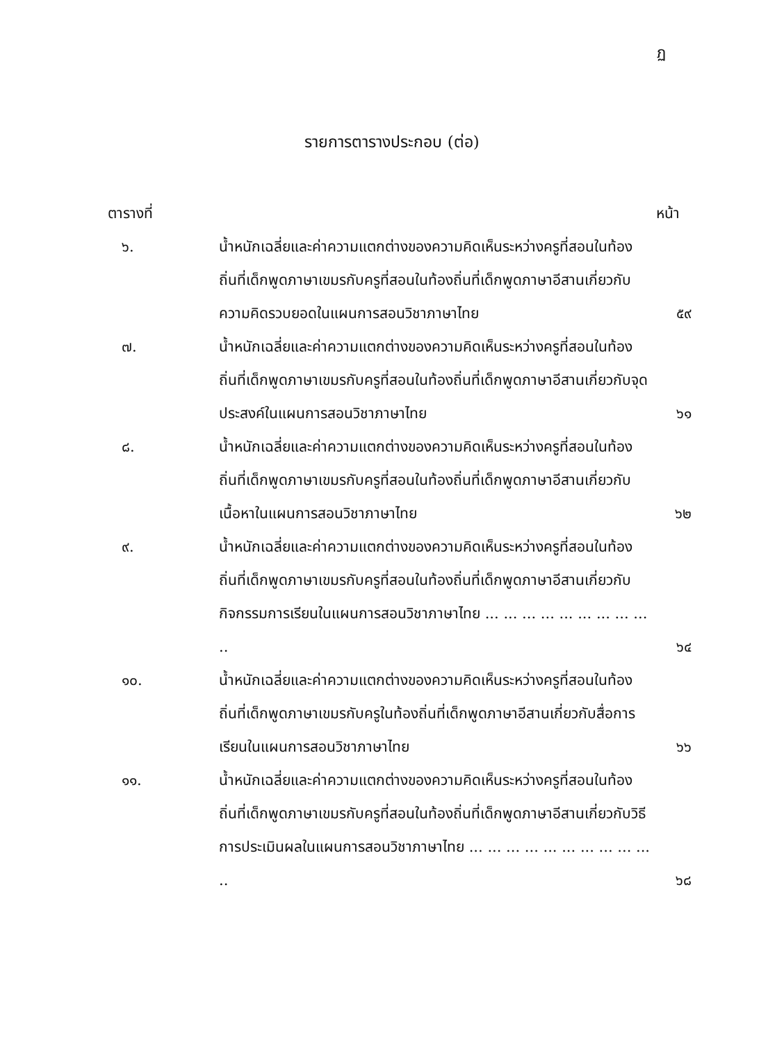ฏ
รายการตารางประกอบ (ต่อ)
ตารางที่ หน้า
| ๖. | น้ำหนักเฉลี่ยและค่าความแตกต่างของความคิดเห็นระหว่างครูที่สอนในท้องถิ่นที่เด็กพูดภาษาเขมรกับครูที่สอนในท้องถิ่นที่เด็กพูดภาษาอีสานเกี่ยวกับ ความคิดรวบยอดในแผนการสอนวิชาภาษาไทย | ๕๙ |
| ๗. | น้ำหนักเฉลี่ยและค่าความแตกต่างของความคิดเห็นระหว่างครูที่สอนในท้องถิ่นที่เด็กพูดภาษาเขมรกับครูที่สอนในท้องถิ่นที่เด็กพูดภาษาอีสานเกี่ยวกับจุดประสงค์ในแผนการสอนวิชาภาษาไทย | ๖๑ |
| ๘. | น้ำหนักเฉลี่ยและค่าความแตกต่างของความคิดเห็นระหว่างครูที่สอนในท้องถิ่นที่เด็กพูดภาษาเขมรกับครูที่สอนในท้องถิ่นที่เด็กพูดภาษาอีสานเกี่ยวกับเนื้อหาในแผนการสอนวิชาภาษาไทย | ๖๒ |
| ๙. | น้ำหนักเฉลี่ยและค่าความแตกต่างของความคิดเห็นระหว่างครูที่สอนในท้องถิ่นที่เด็กพูดภาษาเขมรกับครูที่สอนในท้องถิ่นที่เด็กพูดภาษาอีสานเกี่ยวกับกิจกรรมการเรียนในแผนการสอนวิชาภาษาไทย ... ... ... ... ... ... ... ... ... .. | ๖๔ |
| ๑๐. | น้ำหนักเฉลี่ยและค่าความแตกต่างของความคิดเห็นระหว่างครูที่สอนในท้องถิ่นที่เด็กพูดภาษาเขมรกับครูในท้องถิ่นที่เด็กพูดภาษาอีสานเกี่ยวกับสื่อการเรียนในแผนการสอนวิชาภาษาไทย | ๖๖ |
| ๑๑. | น้ำหนักเฉลี่ยและค่าความแตกต่างของความคิดเห็นระหว่างครูที่สอนในท้องถิ่นที่เด็กพูดภาษาเขมรกับครูที่สอนในท้องถิ่นที่เด็กพูดภาษาอีสานเกี่ยวกับวิธีการประเมินผลในแผนการสอนวิชาภาษาไทย ... ... ... ... ... ... ... ... ... ... .. | ๖๘ |